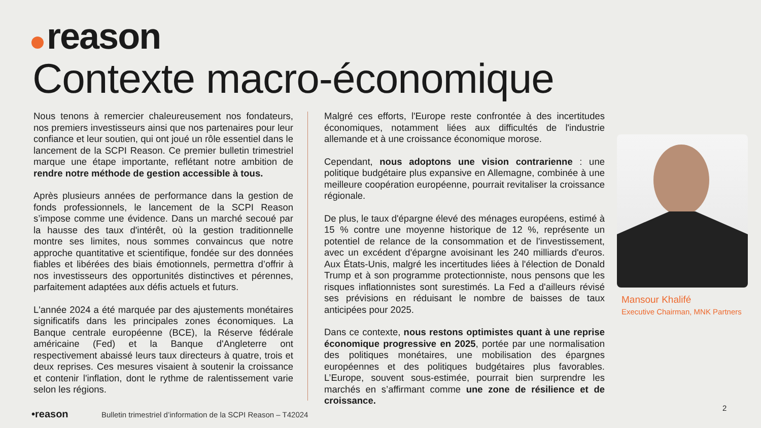reason
Contexte macro-économique
Nous tenons à remercier chaleureusement nos fondateurs, nos premiers investisseurs ainsi que nos partenaires pour leur confiance et leur soutien, qui ont joué un rôle essentiel dans le lancement de la SCPI Reason. Ce premier bulletin trimestriel marque une étape importante, reflétant notre ambition de rendre notre méthode de gestion accessible à tous.
Après plusieurs années de performance dans la gestion de fonds professionnels, le lancement de la SCPI Reason s’impose comme une évidence. Dans un marché secoué par la hausse des taux d'intérêt, où la gestion traditionnelle montre ses limites, nous sommes convaincus que notre approche quantitative et scientifique, fondée sur des données fiables et libérées des biais émotionnels, permettra d’offrir à nos investisseurs des opportunités distinctives et pérennes, parfaitement adaptées aux défis actuels et futurs.
L'année 2024 a été marquée par des ajustements monétaires significatifs dans les principales zones économiques. La Banque centrale européenne (BCE), la Réserve fédérale américaine (Fed) et la Banque d'Angleterre ont respectivement abaissé leurs taux directeurs à quatre, trois et deux reprises. Ces mesures visaient à soutenir la croissance et contenir l'inflation, dont le rythme de ralentissement varie selon les régions.
Malgré ces efforts, l'Europe reste confrontée à des incertitudes économiques, notamment liées aux difficultés de l'industrie allemande et à une croissance économique morose.
Cependant, nous adoptons une vision contrarienne : une politique budgétaire plus expansive en Allemagne, combinée à une meilleure coopération européenne, pourrait revitaliser la croissance régionale.
De plus, le taux d'épargne élevé des ménages européens, estimé à 15 % contre une moyenne historique de 12 %, représente un potentiel de relance de la consommation et de l'investissement, avec un excédent d'épargne avoisinant les 240 milliards d'euros. Aux États-Unis, malgré les incertitudes liées à l'élection de Donald Trump et à son programme protectionniste, nous pensons que les risques inflationnistes sont surestimés. La Fed a d'ailleurs révisé ses prévisions en réduisant le nombre de baisses de taux anticipées pour 2025.
Dans ce contexte, nous restons optimistes quant à une reprise économique progressive en 2025, portée par une normalisation des politiques monétaires, une mobilisation des épargnes européennes et des politiques budgétaires plus favorables. L’Europe, souvent sous-estimée, pourrait bien surprendre les marchés en s’affirmant comme une zone de résilience et de croissance.
Mansour Khalifé
Executive Chairman, MNK Partners
•reason
Bulletin trimestriel d’information de la SCPI Reason – T42024
2